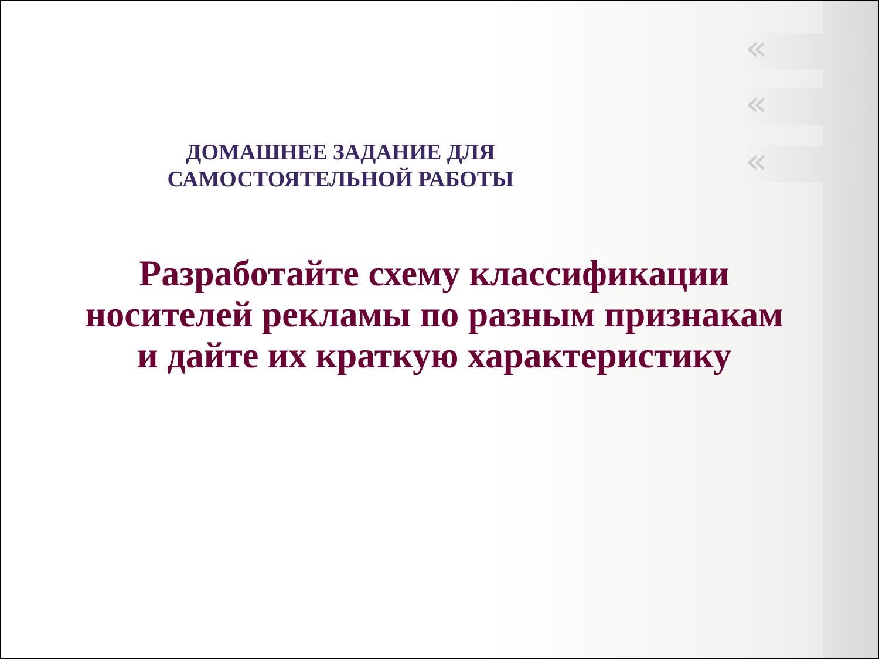«
«
«
ДОМАШНЕЕ ЗАДАНИЕ ДЛЯ САМОСТОЯТЕЛЬНОЙ РАБОТЫ
Разработайте схему классификации носителей рекламы по разным признакам и дайте их краткую характеристику